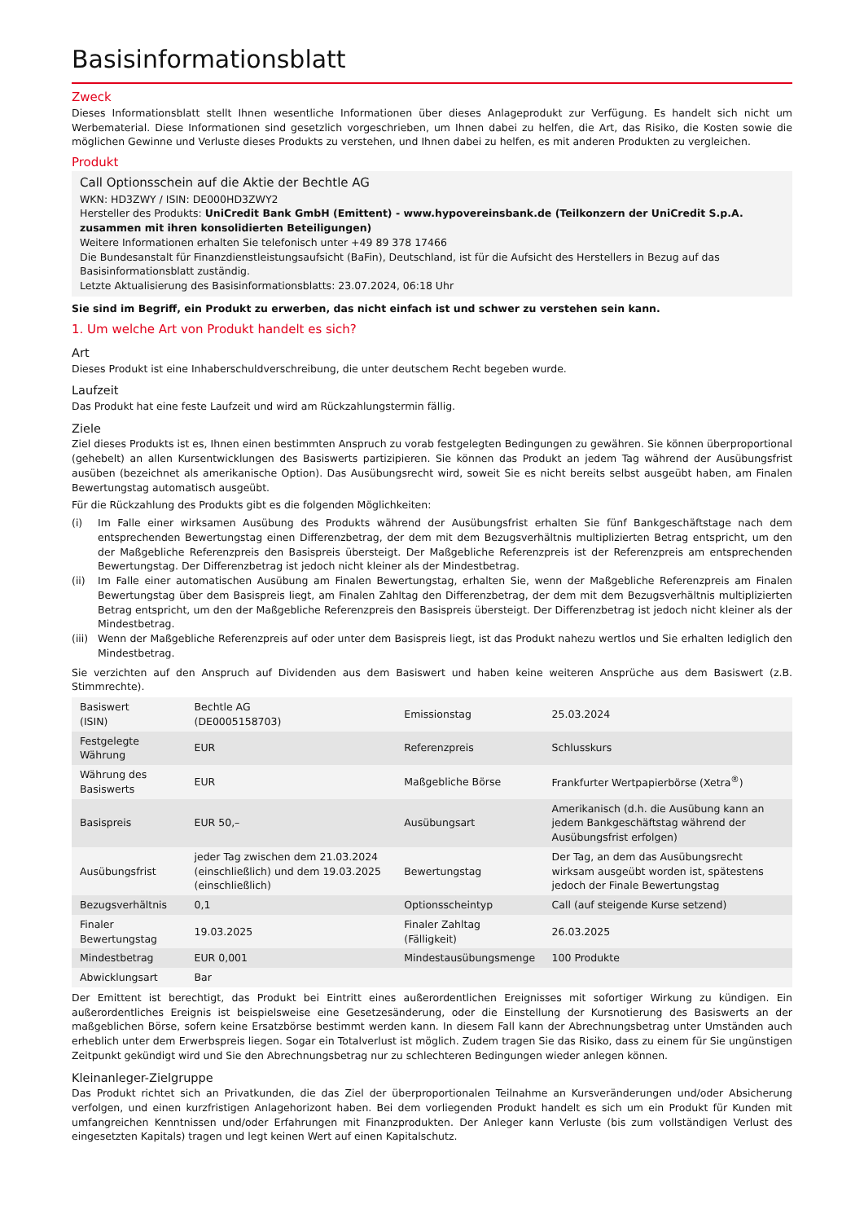Basisinformationsblatt
Zweck
Dieses Informationsblatt stellt Ihnen wesentliche Informationen über dieses Anlageprodukt zur Verfügung. Es handelt sich nicht um Werbematerial. Diese Informationen sind gesetzlich vorgeschrieben, um Ihnen dabei zu helfen, die Art, das Risiko, die Kosten sowie die möglichen Gewinne und Verluste dieses Produkts zu verstehen, und Ihnen dabei zu helfen, es mit anderen Produkten zu vergleichen.
Produkt
Call Optionsschein auf die Aktie der Bechtle AG
WKN: HD3ZWY / ISIN: DE000HD3ZWY2
Hersteller des Produkts: UniCredit Bank GmbH (Emittent) - www.hypovereinsbank.de (Teilkonzern der UniCredit S.p.A. zusammen mit ihren konsolidierten Beteiligungen)
Weitere Informationen erhalten Sie telefonisch unter +49 89 378 17466
Die Bundesanstalt für Finanzdienstleistungsaufsicht (BaFin), Deutschland, ist für die Aufsicht des Herstellers in Bezug auf das Basisinformationsblatt zuständig.
Letzte Aktualisierung des Basisinformationsblatts: 23.07.2024, 06:18 Uhr
Sie sind im Begriff, ein Produkt zu erwerben, das nicht einfach ist und schwer zu verstehen sein kann.
1. Um welche Art von Produkt handelt es sich?
Art
Dieses Produkt ist eine Inhaberschuldverschreibung, die unter deutschem Recht begeben wurde.
Laufzeit
Das Produkt hat eine feste Laufzeit und wird am Rückzahlungstermin fällig.
Ziele
Ziel dieses Produkts ist es, Ihnen einen bestimmten Anspruch zu vorab festgelegten Bedingungen zu gewähren. Sie können überproportional (gehebelt) an allen Kursentwicklungen des Basiswerts partizipieren. Sie können das Produkt an jedem Tag während der Ausübungsfrist ausüben (bezeichnet als amerikanische Option). Das Ausübungsrecht wird, soweit Sie es nicht bereits selbst ausgeübt haben, am Finalen Bewertungstag automatisch ausgeübt.
Für die Rückzahlung des Produkts gibt es die folgenden Möglichkeiten:
(i) Im Falle einer wirksamen Ausübung des Produkts während der Ausübungsfrist erhalten Sie fünf Bankgeschäftstage nach dem entsprechenden Bewertungstag einen Differenzbetrag, der dem mit dem Bezugsverhältnis multiplizierten Betrag entspricht, um den der Maßgebliche Referenzpreis den Basispreis übersteigt. Der Maßgebliche Referenzpreis ist der Referenzpreis am entsprechenden Bewertungstag. Der Differenzbetrag ist jedoch nicht kleiner als der Mindestbetrag.
(ii) Im Falle einer automatischen Ausübung am Finalen Bewertungstag, erhalten Sie, wenn der Maßgebliche Referenzpreis am Finalen Bewertungstag über dem Basispreis liegt, am Finalen Zahltag den Differenzbetrag, der dem mit dem Bezugsverhältnis multiplizierten Betrag entspricht, um den der Maßgebliche Referenzpreis den Basispreis übersteigt. Der Differenzbetrag ist jedoch nicht kleiner als der Mindestbetrag.
(iii) Wenn der Maßgebliche Referenzpreis auf oder unter dem Basispreis liegt, ist das Produkt nahezu wertlos und Sie erhalten lediglich den Mindestbetrag.
Sie verzichten auf den Anspruch auf Dividenden aus dem Basiswert und haben keine weiteren Ansprüche aus dem Basiswert (z.B. Stimmrechte).
| Basiswert (ISIN) | Bechtle AG (DE0005158703) | Emissionstag | 25.03.2024 |
| Festgelegte Währung | EUR | Referenzpreis | Schlusskurs |
| Währung des Basiswerts | EUR | Maßgebliche Börse | Frankfurter Wertpapierbörse (Xetra<sup>®</sup>) |
| Basispreis | EUR 50,– | Ausübungsart | Amerikanisch (d.h. die Ausübung kann an jedem Bankgeschäftstag während der Ausübungsfrist erfolgen) |
| Ausübungsfrist | jeder Tag zwischen dem 21.03.2024 (einschließlich) und dem 19.03.2025 (einschließlich) | Bewertungstag | Der Tag, an dem das Ausübungsrecht wirksam ausgeübt worden ist, spätestens jedoch der Finale Bewertungstag |
| Bezugsverhältnis | 0,1 | Optionsscheintyp | Call (auf steigende Kurse setzend) |
| Finaler Bewertungstag | 19.03.2025 | Finaler Zahltag (Fälligkeit) | 26.03.2025 |
| Mindestbetrag | EUR 0,001 | Mindestausübungsmenge | 100 Produkte |
| Abwicklungsart | Bar | | |
Der Emittent ist berechtigt, das Produkt bei Eintritt eines außerordentlichen Ereignisses mit sofortiger Wirkung zu kündigen. Ein außerordentliches Ereignis ist beispielsweise eine Gesetzesänderung, oder die Einstellung der Kursnotierung des Basiswerts an der maßgeblichen Börse, sofern keine Ersatzbörse bestimmt werden kann. In diesem Fall kann der Abrechnungsbetrag unter Umständen auch erheblich unter dem Erwerbspreis liegen. Sogar ein Totalverlust ist möglich. Zudem tragen Sie das Risiko, dass zu einem für Sie ungünstigen Zeitpunkt gekündigt wird und Sie den Abrechnungsbetrag nur zu schlechteren Bedingungen wieder anlegen können.
Kleinanleger-Zielgruppe
Das Produkt richtet sich an Privatkunden, die das Ziel der überproportionalen Teilnahme an Kursveränderungen und/oder Absicherung verfolgen, und einen kurzfristigen Anlagehorizont haben. Bei dem vorliegenden Produkt handelt es sich um ein Produkt für Kunden mit umfangreichen Kenntnissen und/oder Erfahrungen mit Finanzprodukten. Der Anleger kann Verluste (bis zum vollständigen Verlust des eingesetzten Kapitals) tragen und legt keinen Wert auf einen Kapitalschutz.